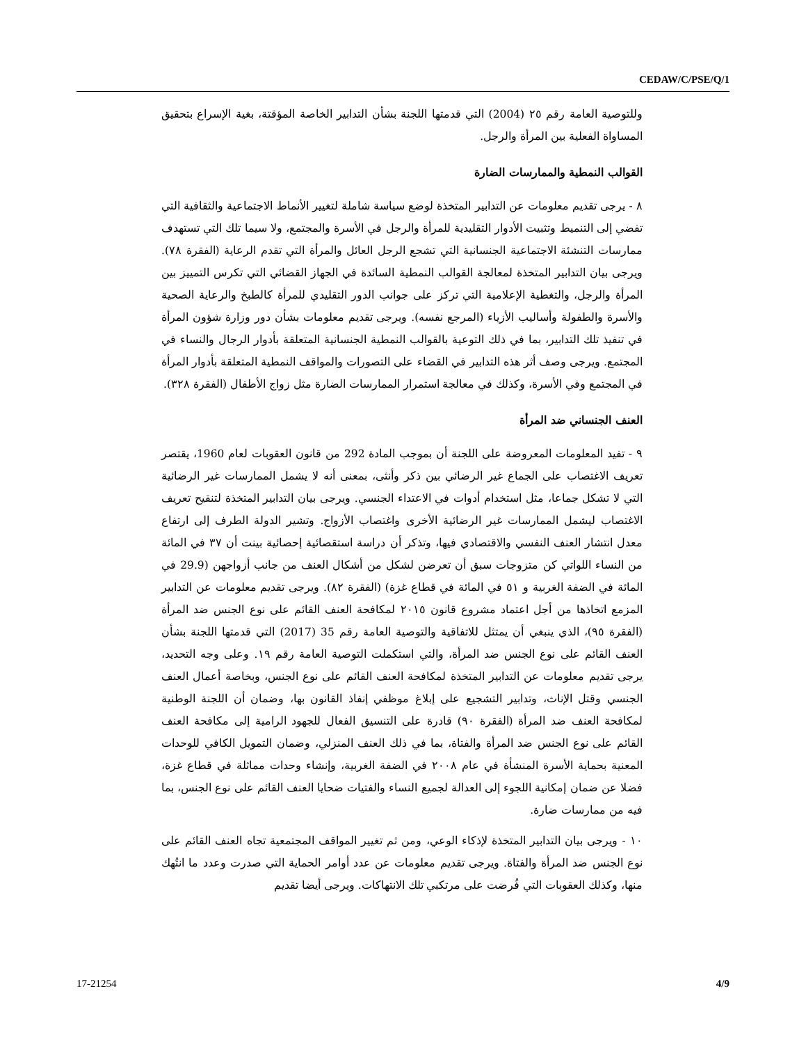CEDAW/C/PSE/Q/1
وللتوصية العامة رقم ٢٥ (2004) التي قدمتها اللجنة بشأن التدابير الخاصة المؤقتة، بغية الإسراع بتحقيق المساواة الفعلية بين المرأة والرجل.
القوالب النمطية والممارسات الضارة
٨ - يرجى تقديم معلومات عن التدابير المتخذة لوضع سياسة شاملة لتغيير الأنماط الاجتماعية والثقافية التي تفضي إلى التنميط وتثبيت الأدوار التقليدية للمرأة والرجل في الأسرة والمجتمع، ولا سيما تلك التي تستهدف ممارسات التنشئة الاجتماعية الجنسانية التي تشجع الرجل العائل والمرأة التي تقدم الرعاية (الفقرة ٧٨). ويرجى بيان التدابير المتخذة لمعالجة القوالب النمطية السائدة في الجهاز القضائي التي تكرس التمييز بين المرأة والرجل، والتغطية الإعلامية التي تركز على جوانب الدور التقليدي للمرأة كالطبخ والرعاية الصحية والأسرة والطفولة وأساليب الأزياء (المرجع نفسه). ويرجى تقديم معلومات بشأن دور وزارة شؤون المرأة في تنفيذ تلك التدابير، بما في ذلك التوعية بالقوالب النمطية الجنسانية المتعلقة بأدوار الرجال والنساء في المجتمع. ويرجى وصف أثر هذه التدابير في القضاء على التصورات والمواقف النمطية المتعلقة بأدوار المرأة في المجتمع وفي الأسرة، وكذلك في معالجة استمرار الممارسات الضارة مثل زواج الأطفال (الفقرة ٣٢٨).
العنف الجنساني ضد المرأة
٩ - تفيد المعلومات المعروضة على اللجنة أن بموجب المادة 292 من قانون العقوبات لعام 1960، يقتصر تعريف الاغتصاب على الجماع غير الرضائي بين ذكر وأنثى، بمعنى أنه لا يشمل الممارسات غير الرضائية التي لا تشكل جماعا، مثل استخدام أدوات في الاعتداء الجنسي. ويرجى بيان التدابير المتخذة لتنقيح تعريف الاغتصاب ليشمل الممارسات غير الرضائية الأخرى واغتصاب الأزواج. وتشير الدولة الطرف إلى ارتفاع معدل انتشار العنف النفسي والاقتصادي فيها، وتذكر أن دراسة استقصائية إحصائية بينت أن ٣٧ في المائة من النساء اللواتي كن متزوجات سبق أن تعرضن لشكل من أشكال العنف من جانب أزواجهن (29.9 في المائة في الضفة الغربية و ٥١ في المائة في قطاع غزة) (الفقرة ٨٢). ويرجى تقديم معلومات عن التدابير المزمع اتخاذها من أجل اعتماد مشروع قانون ٢٠١٥ لمكافحة العنف القائم على نوع الجنس ضد المرأة (الفقرة ٩٥)، الذي ينبغي أن يمتثل للاتفاقية والتوصية العامة رقم 35 (2017) التي قدمتها اللجنة بشأن العنف القائم على نوع الجنس ضد المرأة، والتي استكملت التوصية العامة رقم ١٩. وعلى وجه التحديد، يرجى تقديم معلومات عن التدابير المتخذة لمكافحة العنف القائم على نوع الجنس، وبخاصة أعمال العنف الجنسي وقتل الإناث، وتدابير التشجيع على إبلاغ موظفي إنفاذ القانون بها، وضمان أن اللجنة الوطنية لمكافحة العنف ضد المرأة (الفقرة ٩٠) قادرة على التنسيق الفعال للجهود الرامية إلى مكافحة العنف القائم على نوع الجنس ضد المرأة والفتاة، بما في ذلك العنف المنزلي، وضمان التمويل الكافي للوحدات المعنية بحماية الأسرة المنشأة في عام ٢٠٠٨ في الضفة الغربية، وإنشاء وحدات مماثلة في قطاع غزة، فضلا عن ضمان إمكانية اللجوء إلى العدالة لجميع النساء والفتيات ضحايا العنف القائم على نوع الجنس، بما فيه من ممارسات ضارة.
١٠ - ويرجى بيان التدابير المتخذة لإذكاء الوعي، ومن ثم تغيير المواقف المجتمعية تجاه العنف القائم على نوع الجنس ضد المرأة والفتاة. ويرجى تقديم معلومات عن عدد أوامر الحماية التي صدرت وعدد ما انتُهك منها، وكذلك العقوبات التي فُرضت على مرتكبي تلك الانتهاكات. ويرجى أيضا تقديم
17-21254 4/9